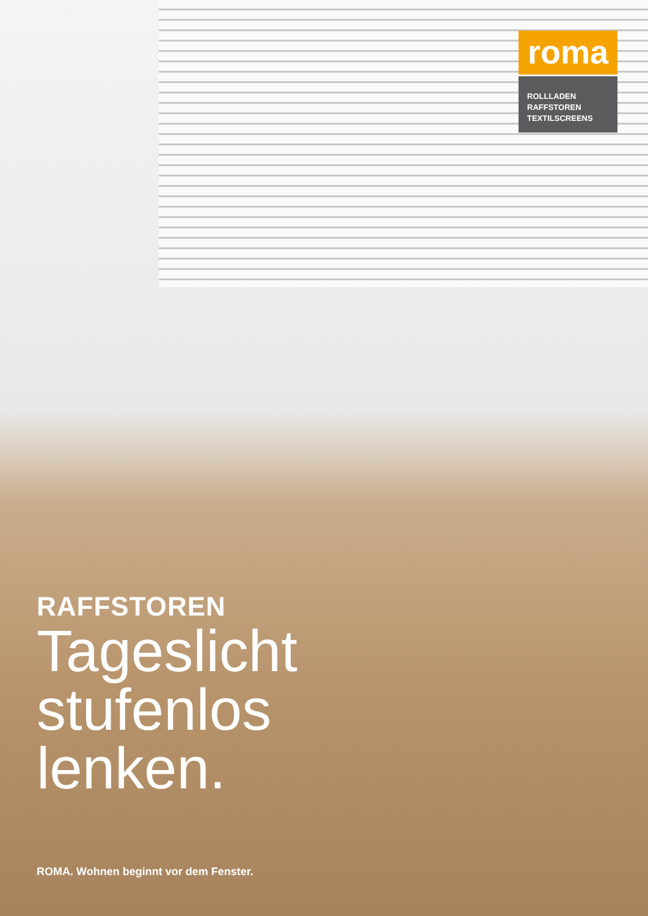roma
ROLLLADEN
RAFFSTOREN
TEXTILSCREENS
RAFFSTOREN
Tageslicht
stufenlos
lenken.
ROMA. Wohnen beginnt vor dem Fenster.